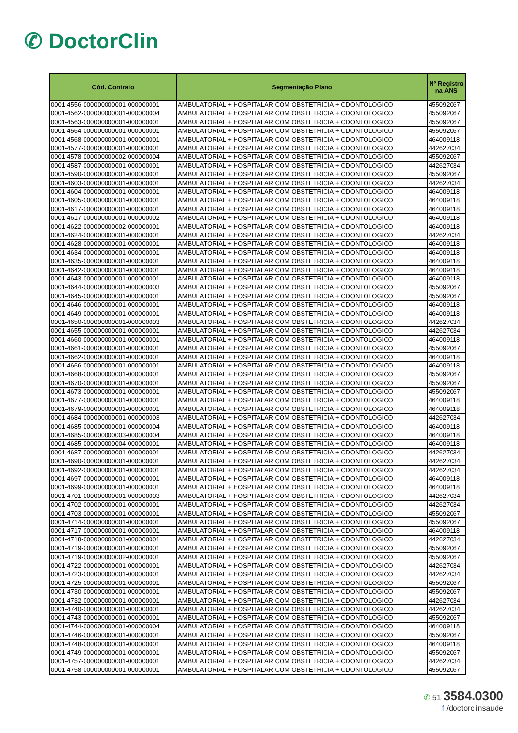✆ DoctorClin
| Cód. Contrato | Segmentação Plano | Nº Registro na ANS |
| --- | --- | --- |
| 0001-4556-000000000001-000000001 | AMBULATORIAL + HOSPITALAR COM OBSTETRICIA + ODONTOLOGICO | 455092067 |
| 0001-4562-000000000001-000000004 | AMBULATORIAL + HOSPITALAR COM OBSTETRICIA + ODONTOLOGICO | 455092067 |
| 0001-4563-000000000001-000000001 | AMBULATORIAL + HOSPITALAR COM OBSTETRICIA + ODONTOLOGICO | 455092067 |
| 0001-4564-000000000001-000000001 | AMBULATORIAL + HOSPITALAR COM OBSTETRICIA + ODONTOLOGICO | 455092067 |
| 0001-4568-000000000001-000000001 | AMBULATORIAL + HOSPITALAR COM OBSTETRICIA + ODONTOLOGICO | 464009118 |
| 0001-4577-000000000001-000000001 | AMBULATORIAL + HOSPITALAR COM OBSTETRICIA + ODONTOLOGICO | 442627034 |
| 0001-4578-000000000002-000000004 | AMBULATORIAL + HOSPITALAR COM OBSTETRICIA + ODONTOLOGICO | 455092067 |
| 0001-4587-000000000001-000000001 | AMBULATORIAL + HOSPITALAR COM OBSTETRICIA + ODONTOLOGICO | 442627034 |
| 0001-4590-000000000001-000000001 | AMBULATORIAL + HOSPITALAR COM OBSTETRICIA + ODONTOLOGICO | 455092067 |
| 0001-4603-000000000001-000000001 | AMBULATORIAL + HOSPITALAR COM OBSTETRICIA + ODONTOLOGICO | 442627034 |
| 0001-4604-000000000001-000000001 | AMBULATORIAL + HOSPITALAR COM OBSTETRICIA + ODONTOLOGICO | 464009118 |
| 0001-4605-000000000001-000000001 | AMBULATORIAL + HOSPITALAR COM OBSTETRICIA + ODONTOLOGICO | 464009118 |
| 0001-4617-000000000001-000000001 | AMBULATORIAL + HOSPITALAR COM OBSTETRICIA + ODONTOLOGICO | 464009118 |
| 0001-4617-000000000001-000000002 | AMBULATORIAL + HOSPITALAR COM OBSTETRICIA + ODONTOLOGICO | 464009118 |
| 0001-4622-000000000002-000000001 | AMBULATORIAL + HOSPITALAR COM OBSTETRICIA + ODONTOLOGICO | 464009118 |
| 0001-4624-000000000001-000000001 | AMBULATORIAL + HOSPITALAR COM OBSTETRICIA + ODONTOLOGICO | 442627034 |
| 0001-4628-000000000001-000000001 | AMBULATORIAL + HOSPITALAR COM OBSTETRICIA + ODONTOLOGICO | 464009118 |
| 0001-4634-000000000001-000000001 | AMBULATORIAL + HOSPITALAR COM OBSTETRICIA + ODONTOLOGICO | 464009118 |
| 0001-4635-000000000001-000000001 | AMBULATORIAL + HOSPITALAR COM OBSTETRICIA + ODONTOLOGICO | 464009118 |
| 0001-4642-000000000001-000000001 | AMBULATORIAL + HOSPITALAR COM OBSTETRICIA + ODONTOLOGICO | 464009118 |
| 0001-4643-000000000001-000000001 | AMBULATORIAL + HOSPITALAR COM OBSTETRICIA + ODONTOLOGICO | 464009118 |
| 0001-4644-000000000001-000000003 | AMBULATORIAL + HOSPITALAR COM OBSTETRICIA + ODONTOLOGICO | 455092067 |
| 0001-4645-000000000001-000000001 | AMBULATORIAL + HOSPITALAR COM OBSTETRICIA + ODONTOLOGICO | 455092067 |
| 0001-4646-000000000001-000000001 | AMBULATORIAL + HOSPITALAR COM OBSTETRICIA + ODONTOLOGICO | 464009118 |
| 0001-4649-000000000001-000000001 | AMBULATORIAL + HOSPITALAR COM OBSTETRICIA + ODONTOLOGICO | 464009118 |
| 0001-4650-000000000001-000000003 | AMBULATORIAL + HOSPITALAR COM OBSTETRICIA + ODONTOLOGICO | 442627034 |
| 0001-4655-000000000001-000000001 | AMBULATORIAL + HOSPITALAR COM OBSTETRICIA + ODONTOLOGICO | 442627034 |
| 0001-4660-000000000001-000000001 | AMBULATORIAL + HOSPITALAR COM OBSTETRICIA + ODONTOLOGICO | 464009118 |
| 0001-4661-000000000001-000000001 | AMBULATORIAL + HOSPITALAR COM OBSTETRICIA + ODONTOLOGICO | 455092067 |
| 0001-4662-000000000001-000000001 | AMBULATORIAL + HOSPITALAR COM OBSTETRICIA + ODONTOLOGICO | 464009118 |
| 0001-4666-000000000001-000000001 | AMBULATORIAL + HOSPITALAR COM OBSTETRICIA + ODONTOLOGICO | 464009118 |
| 0001-4668-000000000001-000000001 | AMBULATORIAL + HOSPITALAR COM OBSTETRICIA + ODONTOLOGICO | 455092067 |
| 0001-4670-000000000001-000000001 | AMBULATORIAL + HOSPITALAR COM OBSTETRICIA + ODONTOLOGICO | 455092067 |
| 0001-4673-000000000001-000000001 | AMBULATORIAL + HOSPITALAR COM OBSTETRICIA + ODONTOLOGICO | 455092067 |
| 0001-4677-000000000001-000000001 | AMBULATORIAL + HOSPITALAR COM OBSTETRICIA + ODONTOLOGICO | 464009118 |
| 0001-4679-000000000001-000000001 | AMBULATORIAL + HOSPITALAR COM OBSTETRICIA + ODONTOLOGICO | 464009118 |
| 0001-4684-000000000001-000000003 | AMBULATORIAL + HOSPITALAR COM OBSTETRICIA + ODONTOLOGICO | 442627034 |
| 0001-4685-000000000001-000000004 | AMBULATORIAL + HOSPITALAR COM OBSTETRICIA + ODONTOLOGICO | 464009118 |
| 0001-4685-000000000003-000000004 | AMBULATORIAL + HOSPITALAR COM OBSTETRICIA + ODONTOLOGICO | 464009118 |
| 0001-4685-000000000004-000000001 | AMBULATORIAL + HOSPITALAR COM OBSTETRICIA + ODONTOLOGICO | 464009118 |
| 0001-4687-000000000001-000000001 | AMBULATORIAL + HOSPITALAR COM OBSTETRICIA + ODONTOLOGICO | 442627034 |
| 0001-4690-000000000001-000000001 | AMBULATORIAL + HOSPITALAR COM OBSTETRICIA + ODONTOLOGICO | 442627034 |
| 0001-4692-000000000001-000000001 | AMBULATORIAL + HOSPITALAR COM OBSTETRICIA + ODONTOLOGICO | 442627034 |
| 0001-4697-000000000001-000000001 | AMBULATORIAL + HOSPITALAR COM OBSTETRICIA + ODONTOLOGICO | 464009118 |
| 0001-4699-000000000001-000000001 | AMBULATORIAL + HOSPITALAR COM OBSTETRICIA + ODONTOLOGICO | 464009118 |
| 0001-4701-000000000001-000000003 | AMBULATORIAL + HOSPITALAR COM OBSTETRICIA + ODONTOLOGICO | 442627034 |
| 0001-4702-000000000001-000000001 | AMBULATORIAL + HOSPITALAR COM OBSTETRICIA + ODONTOLOGICO | 442627034 |
| 0001-4703-000000000001-000000001 | AMBULATORIAL + HOSPITALAR COM OBSTETRICIA + ODONTOLOGICO | 455092067 |
| 0001-4714-000000000001-000000001 | AMBULATORIAL + HOSPITALAR COM OBSTETRICIA + ODONTOLOGICO | 455092067 |
| 0001-4717-000000000001-000000001 | AMBULATORIAL + HOSPITALAR COM OBSTETRICIA + ODONTOLOGICO | 464009118 |
| 0001-4718-000000000001-000000001 | AMBULATORIAL + HOSPITALAR COM OBSTETRICIA + ODONTOLOGICO | 442627034 |
| 0001-4719-000000000001-000000001 | AMBULATORIAL + HOSPITALAR COM OBSTETRICIA + ODONTOLOGICO | 455092067 |
| 0001-4719-000000000002-000000001 | AMBULATORIAL + HOSPITALAR COM OBSTETRICIA + ODONTOLOGICO | 455092067 |
| 0001-4722-000000000001-000000001 | AMBULATORIAL + HOSPITALAR COM OBSTETRICIA + ODONTOLOGICO | 442627034 |
| 0001-4723-000000000001-000000001 | AMBULATORIAL + HOSPITALAR COM OBSTETRICIA + ODONTOLOGICO | 442627034 |
| 0001-4725-000000000001-000000001 | AMBULATORIAL + HOSPITALAR COM OBSTETRICIA + ODONTOLOGICO | 455092067 |
| 0001-4730-000000000001-000000001 | AMBULATORIAL + HOSPITALAR COM OBSTETRICIA + ODONTOLOGICO | 455092067 |
| 0001-4732-000000000001-000000001 | AMBULATORIAL + HOSPITALAR COM OBSTETRICIA + ODONTOLOGICO | 442627034 |
| 0001-4740-000000000001-000000001 | AMBULATORIAL + HOSPITALAR COM OBSTETRICIA + ODONTOLOGICO | 442627034 |
| 0001-4743-000000000001-000000001 | AMBULATORIAL + HOSPITALAR COM OBSTETRICIA + ODONTOLOGICO | 455092067 |
| 0001-4744-000000000001-000000004 | AMBULATORIAL + HOSPITALAR COM OBSTETRICIA + ODONTOLOGICO | 464009118 |
| 0001-4746-000000000001-000000001 | AMBULATORIAL + HOSPITALAR COM OBSTETRICIA + ODONTOLOGICO | 455092067 |
| 0001-4748-000000000001-000000001 | AMBULATORIAL + HOSPITALAR COM OBSTETRICIA + ODONTOLOGICO | 464009118 |
| 0001-4749-000000000001-000000001 | AMBULATORIAL + HOSPITALAR COM OBSTETRICIA + ODONTOLOGICO | 455092067 |
| 0001-4757-000000000001-000000001 | AMBULATORIAL + HOSPITALAR COM OBSTETRICIA + ODONTOLOGICO | 442627034 |
| 0001-4758-000000000001-000000001 | AMBULATORIAL + HOSPITALAR COM OBSTETRICIA + ODONTOLOGICO | 455092067 |
✆ 51 3584.0300
f /doctorclinsaude